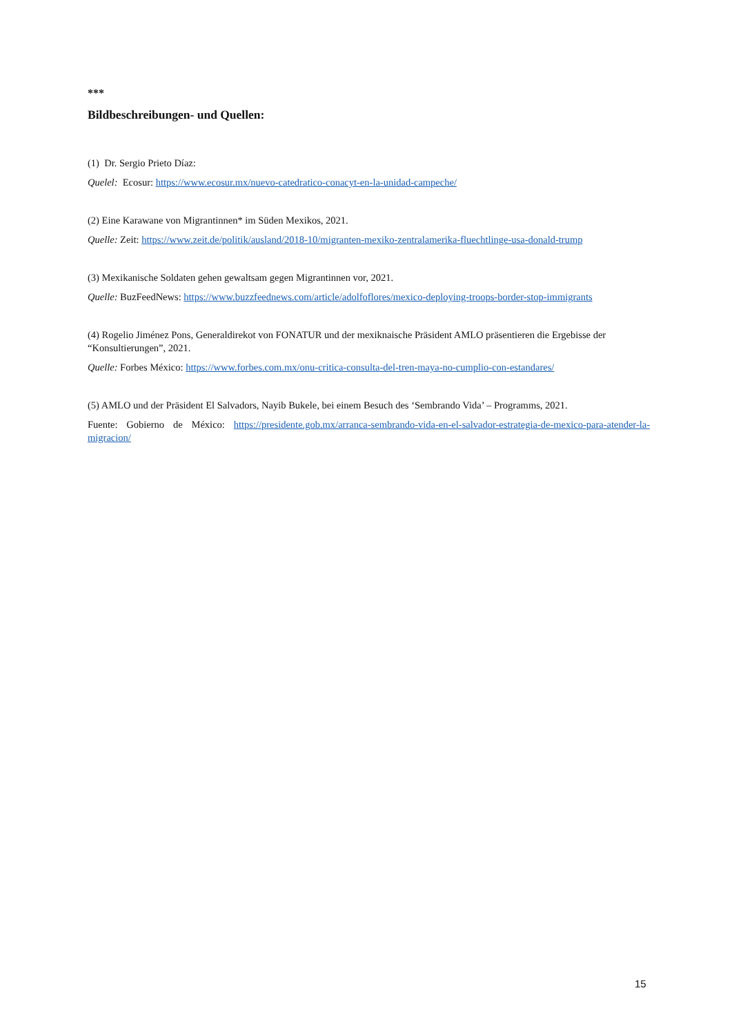***
Bildbeschreibungen- und Quellen:
(1) Dr. Sergio Prieto Díaz:
Quelel: Ecosur: https://www.ecosur.mx/nuevo-catedratico-conacyt-en-la-unidad-campeche/
(2) Eine Karawane von Migrantinnen* im Süden Mexikos, 2021.
Quelle: Zeit: https://www.zeit.de/politik/ausland/2018-10/migranten-mexiko-zentralamerika-fluechtlinge-usa-donald-trump
(3) Mexikanische Soldaten gehen gewaltsam gegen Migrantinnen vor, 2021.
Quelle: BuzFeedNews: https://www.buzzfeednews.com/article/adolfoflores/mexico-deploying-troops-border-stop-immigrants
(4) Rogelio Jiménez Pons, Generaldirekot von FONATUR und der mexiknaische Präsident AMLO präsentieren die Ergebisse der “Konsultierungen”, 2021.
Quelle: Forbes México: https://www.forbes.com.mx/onu-critica-consulta-del-tren-maya-no-cumplio-con-estandares/
(5) AMLO und der Präsident El Salvadors, Nayib Bukele, bei einem Besuch des ‘Sembrando Vida’ – Programms, 2021.
Fuente: Gobierno de México: https://presidente.gob.mx/arranca-sembrando-vida-en-el-salvador-estrategia-de-mexico-para-atender-la-migracion/
15